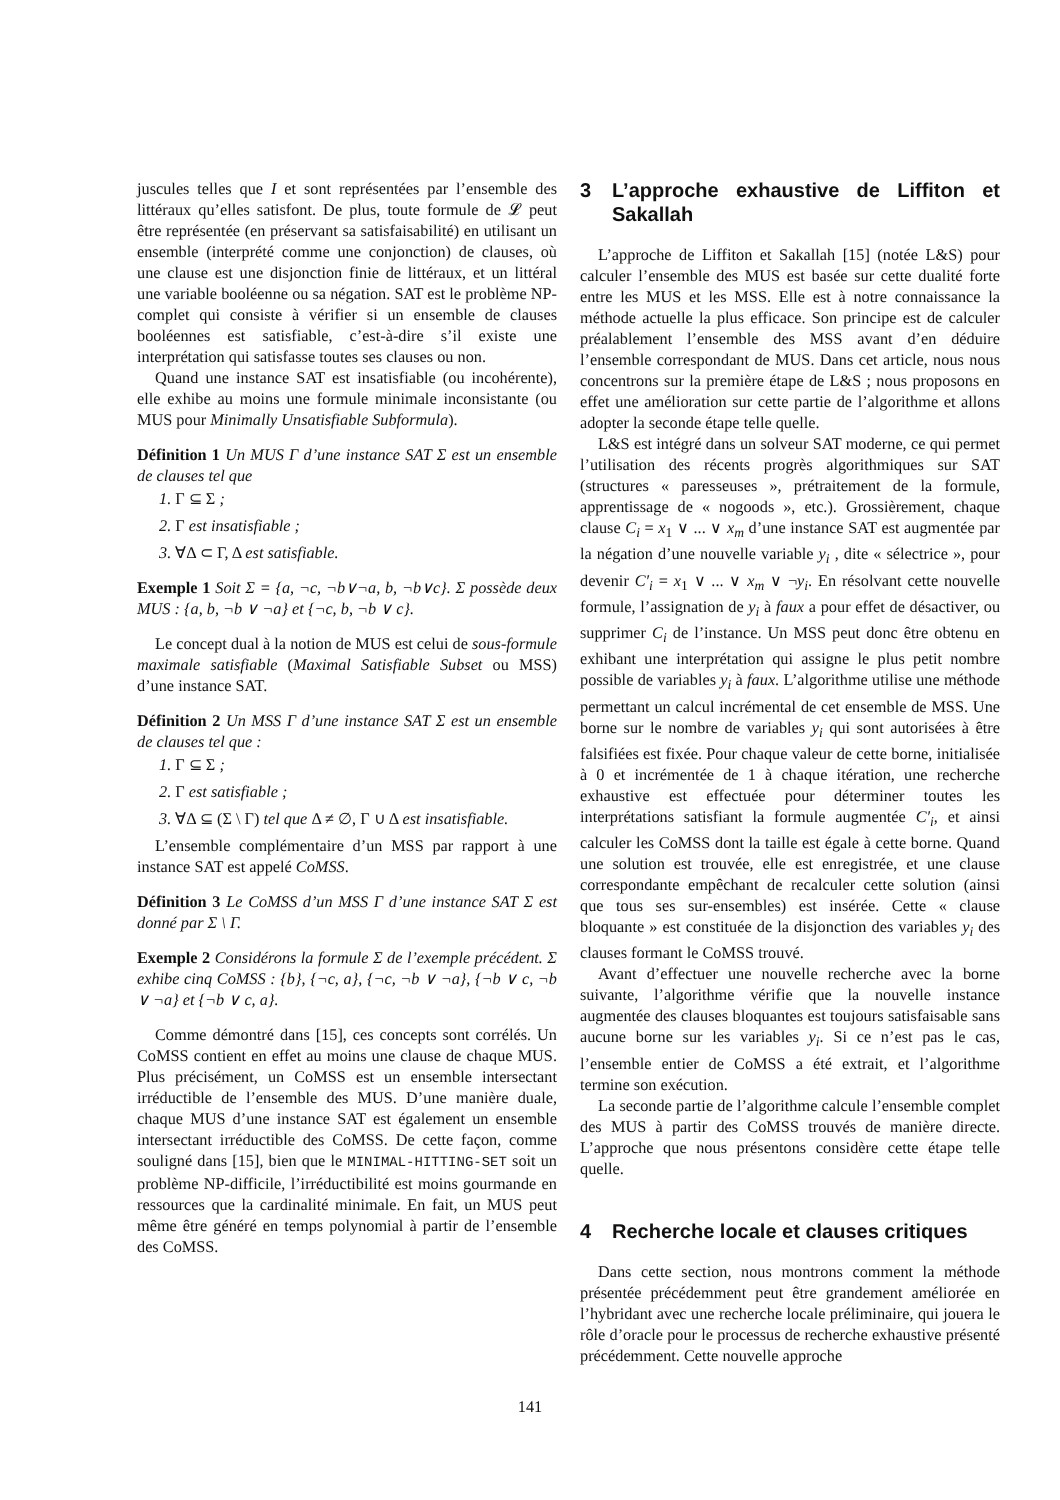juscules telles que I et sont représentées par l’ensemble des littéraux qu’elles satisfont. De plus, toute formule de 𝓛 peut être représentée (en préservant sa satisfaisabilité) en utilisant un ensemble (interprété comme une conjonction) de clauses, où une clause est une disjonction finie de littéraux, et un littéral une variable booléenne ou sa négation. SAT est le problème NP-complet qui consiste à vérifier si un ensemble de clauses booléennes est satisfiable, c’est-à-dire s’il existe une interprétation qui satisfasse toutes ses clauses ou non.
Quand une instance SAT est insatisfiable (ou incohérente), elle exhibe au moins une formule minimale inconsistante (ou MUS pour Minimally Unsatisfiable Subformula).
Définition 1 Un MUS Γ d’une instance SAT Σ est un ensemble de clauses tel que
1. Γ ⊆ Σ ;
2. Γ est insatisfiable ;
3. ∀Δ ⊂ Γ, Δ est satisfiable.
Exemple 1 Soit Σ = {a, ¬c, ¬b∨¬a, b, ¬b∨c}. Σ possède deux MUS : {a, b, ¬b ∨ ¬a} et {¬c, b, ¬b ∨ c}.
Le concept dual à la notion de MUS est celui de sous-formule maximale satisfiable (Maximal Satisfiable Subset ou MSS) d’une instance SAT.
Définition 2 Un MSS Γ d’une instance SAT Σ est un ensemble de clauses tel que :
1. Γ ⊆ Σ ;
2. Γ est satisfiable ;
3. ∀Δ ⊆ (Σ \ Γ) tel que Δ ≠ ∅, Γ ∪ Δ est insatisfiable.
L’ensemble complémentaire d’un MSS par rapport à une instance SAT est appelé CoMSS.
Définition 3 Le CoMSS d’un MSS Γ d’une instance SAT Σ est donné par Σ \ Γ.
Exemple 2 Considérons la formule Σ de l’exemple précédent. Σ exhibe cinq CoMSS : {b}, {¬c, a}, {¬c, ¬b ∨ ¬a}, {¬b ∨ c, ¬b ∨ ¬a} et {¬b ∨ c, a}.
Comme démontré dans [15], ces concepts sont corrélés. Un CoMSS contient en effet au moins une clause de chaque MUS. Plus précisément, un CoMSS est un ensemble intersectant irréductible de l’ensemble des MUS. D’une manière duale, chaque MUS d’une instance SAT est également un ensemble intersectant irréductible des CoMSS. De cette façon, comme souligné dans [15], bien que le MINIMAL-HITTING-SET soit un problème NP-difficile, l’irréductibilité est moins gourmande en ressources que la cardinalité minimale. En fait, un MUS peut même être généré en temps polynomial à partir de l’ensemble des CoMSS.
3 L’approche exhaustive de Liffiton et Sakallah
L’approche de Liffiton et Sakallah [15] (notée L&S) pour calculer l’ensemble des MUS est basée sur cette dualité forte entre les MUS et les MSS. Elle est à notre connaissance la méthode actuelle la plus efficace. Son principe est de calculer préalablement l’ensemble des MSS avant d’en déduire l’ensemble correspondant de MUS. Dans cet article, nous nous concentrons sur la première étape de L&S ; nous proposons en effet une amélioration sur cette partie de l’algorithme et allons adopter la seconde étape telle quelle.
L&S est intégré dans un solveur SAT moderne, ce qui permet l’utilisation des récents progrès algorithmiques sur SAT (structures « paresseuses », prétraitement de la formule, apprentissage de « nogoods », etc.). Grossièrement, chaque clause C<sub>i</sub> = x<sub>1</sub> ∨ ... ∨ x<sub>m</sub> d’une instance SAT est augmentée par la négation d’une nouvelle variable y<sub>i</sub> , dite « sélectrice », pour devenir C′<sub>i</sub> = x<sub>1</sub> ∨ ... ∨ x<sub>m</sub> ∨ ¬y<sub>i</sub>. En résolvant cette nouvelle formule, l’assignation de y<sub>i</sub> à faux a pour effet de désactiver, ou supprimer C<sub>i</sub> de l’instance. Un MSS peut donc être obtenu en exhibant une interprétation qui assigne le plus petit nombre possible de variables y<sub>i</sub> à faux. L’algorithme utilise une méthode permettant un calcul incrémental de cet ensemble de MSS. Une borne sur le nombre de variables y<sub>i</sub> qui sont autorisées à être falsifiées est fixée. Pour chaque valeur de cette borne, initialisée à 0 et incrémentée de 1 à chaque itération, une recherche exhaustive est effectuée pour déterminer toutes les interprétations satisfiant la formule augmentée C′<sub>i</sub>, et ainsi calculer les CoMSS dont la taille est égale à cette borne. Quand une solution est trouvée, elle est enregistrée, et une clause correspondante empêchant de recalculer cette solution (ainsi que tous ses sur-ensembles) est insérée. Cette « clause bloquante » est constituée de la disjonction des variables y<sub>i</sub> des clauses formant le CoMSS trouvé.
Avant d’effectuer une nouvelle recherche avec la borne suivante, l’algorithme vérifie que la nouvelle instance augmentée des clauses bloquantes est toujours satisfaisable sans aucune borne sur les variables y<sub>i</sub>. Si ce n’est pas le cas, l’ensemble entier de CoMSS a été extrait, et l’algorithme termine son exécution.
La seconde partie de l’algorithme calcule l’ensemble complet des MUS à partir des CoMSS trouvés de manière directe. L’approche que nous présentons considère cette étape telle quelle.
4 Recherche locale et clauses critiques
Dans cette section, nous montrons comment la méthode présentée précédemment peut être grandement améliorée en l’hybridant avec une recherche locale préliminaire, qui jouera le rôle d’oracle pour le processus de recherche exhaustive présenté précédemment. Cette nouvelle approche
141